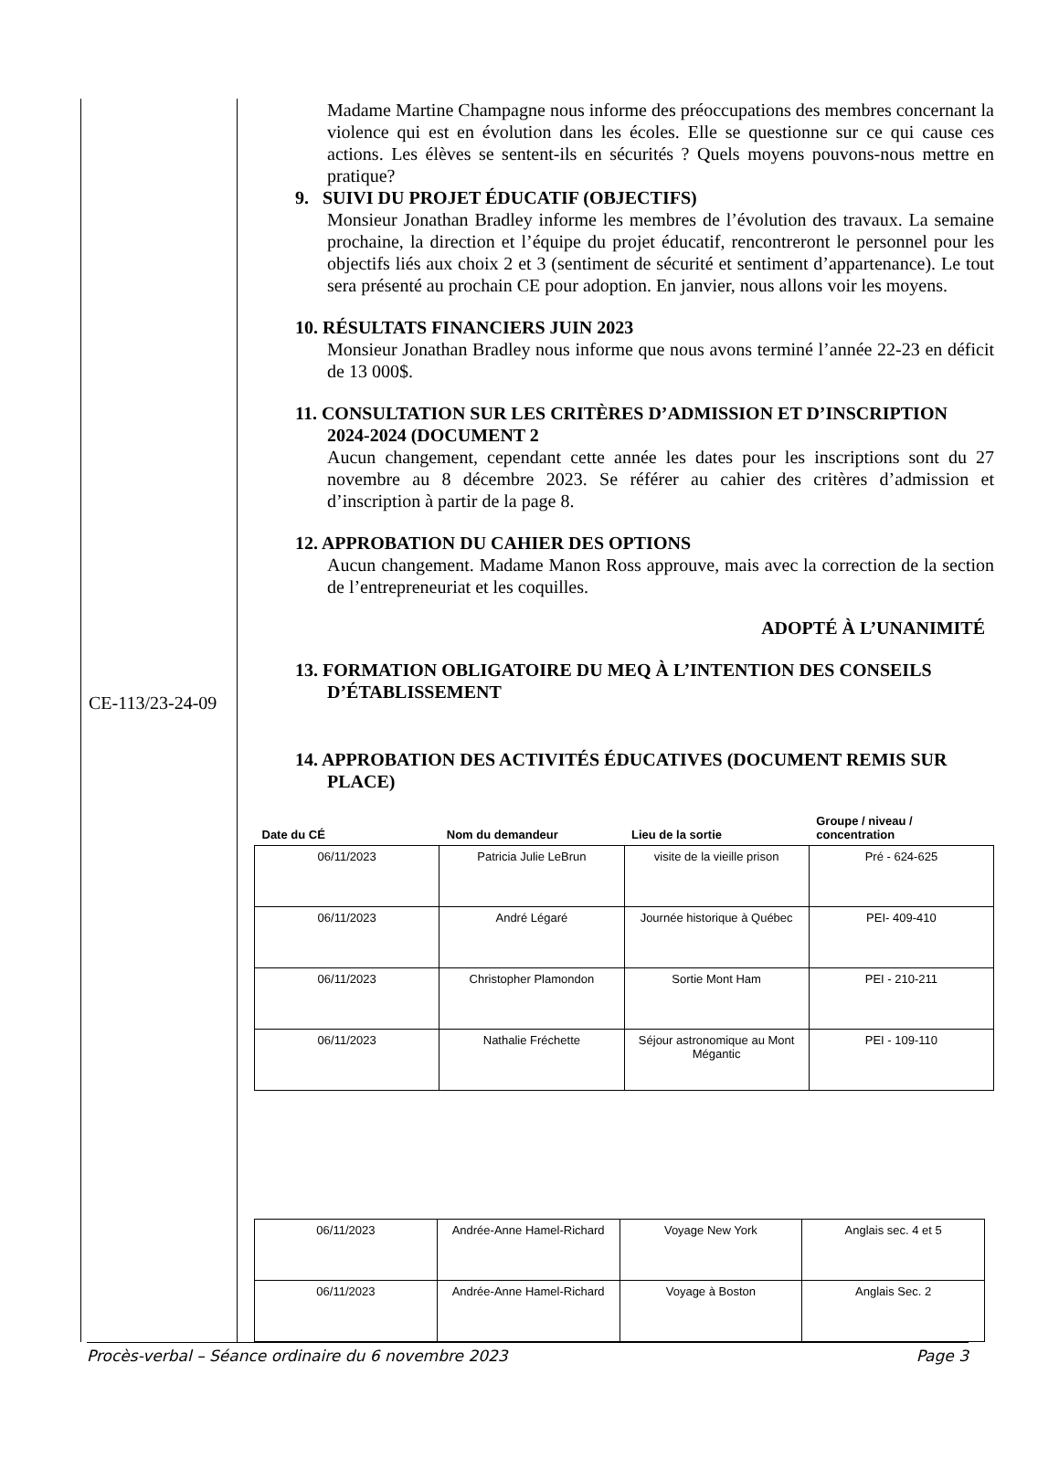CE-113/23-24-09
Madame Martine Champagne nous informe des préoccupations des membres concernant la violence qui est en évolution dans les écoles. Elle se questionne sur ce qui cause ces actions. Les élèves se sentent-ils en sécurités ? Quels moyens pouvons-nous mettre en pratique?
9. SUIVI DU PROJET ÉDUCATIF (OBJECTIFS)
Monsieur Jonathan Bradley informe les membres de l’évolution des travaux. La semaine prochaine, la direction et l’équipe du projet éducatif, rencontreront le personnel pour les objectifs liés aux choix 2 et 3 (sentiment de sécurité et sentiment d’appartenance). Le tout sera présenté au prochain CE pour adoption. En janvier, nous allons voir les moyens.
10. RÉSULTATS FINANCIERS JUIN 2023
Monsieur Jonathan Bradley nous informe que nous avons terminé l’année 22-23 en déficit de 13 000$.
11. CONSULTATION SUR LES CRITÈRES D’ADMISSION ET D’INSCRIPTION 2024-2024 (DOCUMENT 2
Aucun changement, cependant cette année les dates pour les inscriptions sont du 27 novembre au 8 décembre 2023. Se référer au cahier des critères d’admission et d’inscription à partir de la page 8.
12. APPROBATION DU CAHIER DES OPTIONS
Aucun changement. Madame Manon Ross approuve, mais avec la correction de la section de l’entrepreneuriat et les coquilles.
ADOPTÉ À L’UNANIMITÉ
13. FORMATION OBLIGATOIRE DU MEQ À L’INTENTION DES CONSEILS D’ÉTABLISSEMENT
14. APPROBATION DES ACTIVITÉS ÉDUCATIVES (DOCUMENT REMIS SUR PLACE)
| Date du CÉ | Nom du demandeur | Lieu de la sortie | Groupe / niveau / concentration |
| --- | --- | --- | --- |
| 06/11/2023 | Patricia Julie LeBrun | visite de la vieille prison | Pré - 624-625 |
| 06/11/2023 | André Légaré | Journée historique à Québec | PEI- 409-410 |
| 06/11/2023 | Christopher Plamondon | Sortie Mont Ham | PEI - 210-211 |
| 06/11/2023 | Nathalie Fréchette | Séjour astronomique au Mont Mégantic | PEI - 109-110 |
| 06/11/2023 | Andrée-Anne Hamel-Richard | Voyage New York | Anglais sec. 4 et 5 |
| 06/11/2023 | Andrée-Anne Hamel-Richard | Voyage à Boston | Anglais Sec. 2 |
Procès-verbal – Séance ordinaire du 6 novembre 2023 Page 3